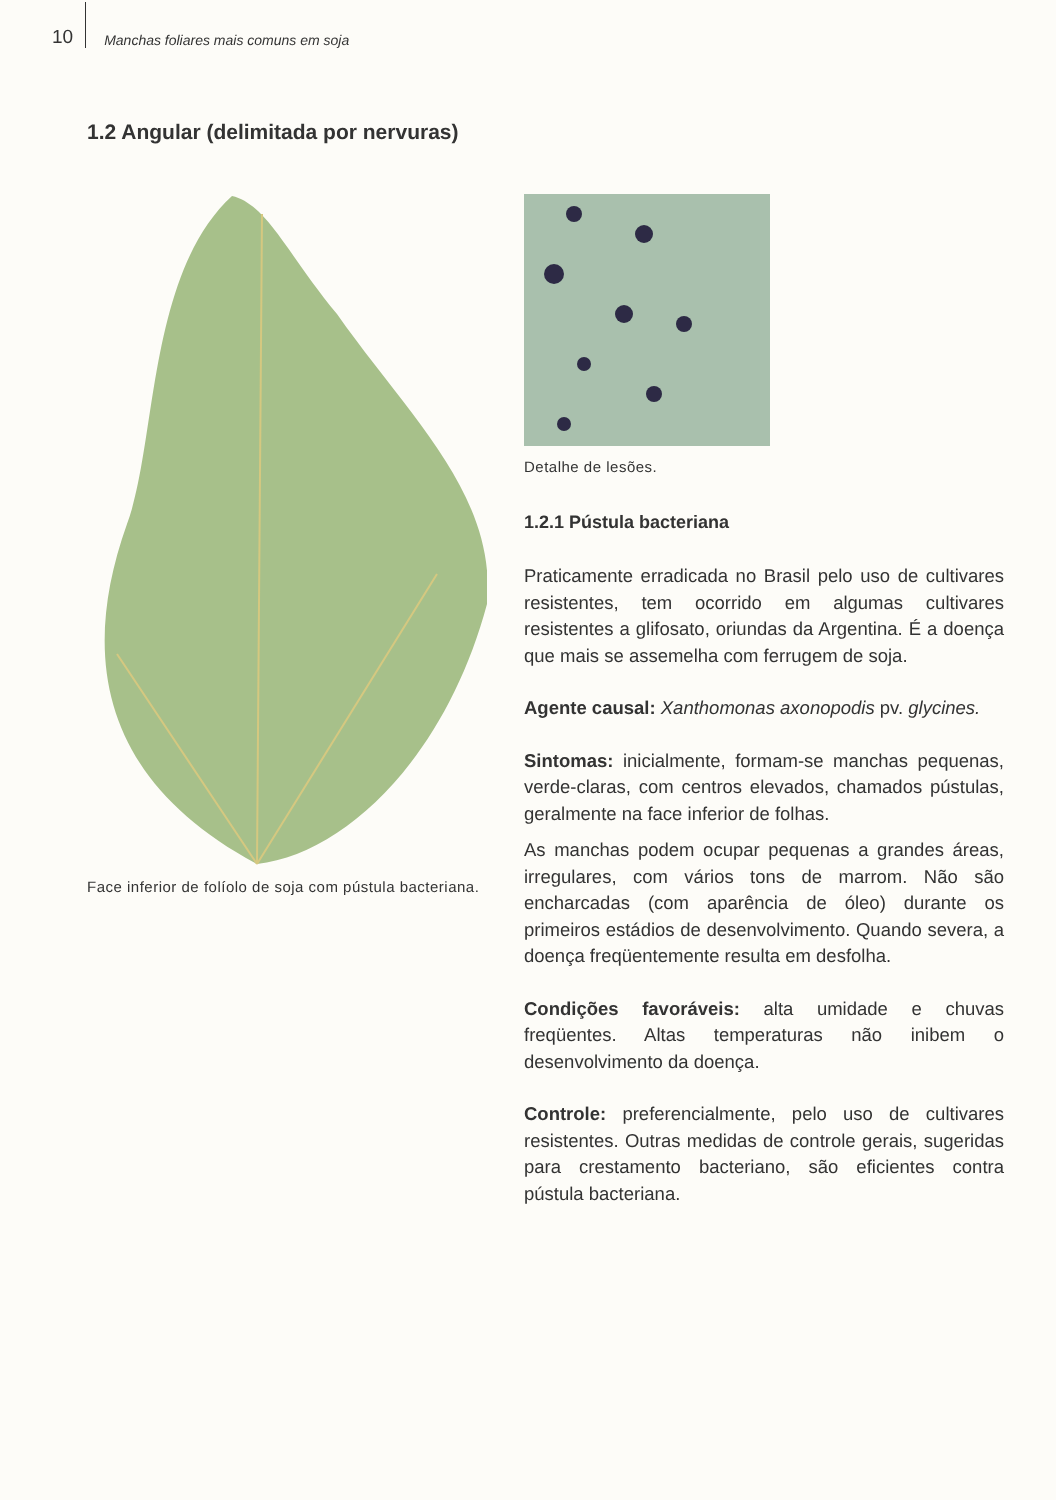10 Manchas foliares mais comuns em soja
1.2 Angular (delimitada por nervuras)
Face inferior de folíolo de soja com pústula bacteriana.
Detalhe de lesões.
1.2.1 Pústula bacteriana
Praticamente erradicada no Brasil pelo uso de cultivares resistentes, tem ocorrido em algumas cultivares resistentes a glifosato, oriundas da Argentina. É a doença que mais se assemelha com ferrugem de soja.
Agente causal: Xanthomonas axonopodis pv. glycines.
Sintomas: inicialmente, formam-se manchas pequenas, verde-claras, com centros elevados, chamados pústulas, geralmente na face inferior de folhas.
As manchas podem ocupar pequenas a grandes áreas, irregulares, com vários tons de marrom. Não são encharcadas (com aparência de óleo) durante os primeiros estádios de desenvolvimento. Quando severa, a doença freqüentemente resulta em desfolha.
Condições favoráveis: alta umidade e chuvas freqüentes. Altas temperaturas não inibem o desenvolvimento da doença.
Controle: preferencialmente, pelo uso de cultivares resistentes. Outras medidas de controle gerais, sugeridas para crestamento bacteriano, são eficientes contra pústula bacteriana.